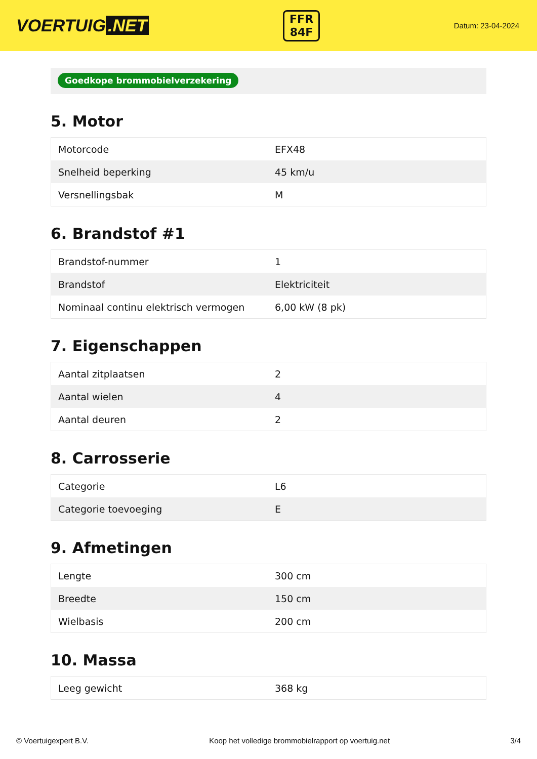VOERTUIG.NET
FFR
84F
Datum: 23-04-2024
Goedkope brommobielverzekering
5. Motor
| Motorcode | EFX48 |
| Snelheid beperking | 45 km/u |
| Versnellingsbak | M |
6. Brandstof #1
| Brandstof-nummer | 1 |
| Brandstof | Elektriciteit |
| Nominaal continu elektrisch vermogen | 6,00 kW (8 pk) |
7. Eigenschappen
| Aantal zitplaatsen | 2 |
| Aantal wielen | 4 |
| Aantal deuren | 2 |
8. Carrosserie
| Categorie | L6 |
| Categorie toevoeging | E |
9. Afmetingen
| Lengte | 300 cm |
| Breedte | 150 cm |
| Wielbasis | 200 cm |
10. Massa
| Leeg gewicht | 368 kg |
© Voertuigexpert B.V. Koop het volledige brommobielrapport op voertuig.net 3/4